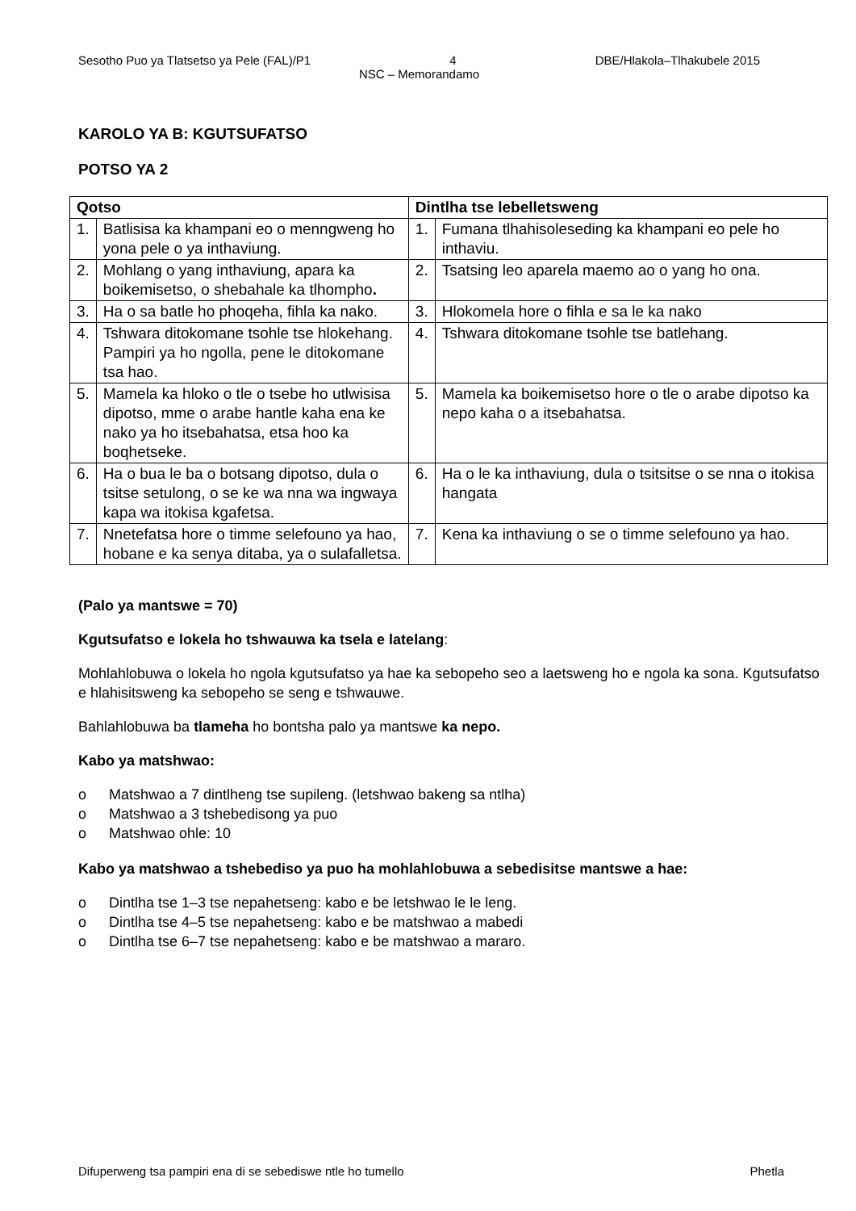Sesotho Puo ya Tlatsetso ya Pele (FAL)/P1 4 DBE/Hlakola–Tlhakubele 2015
NSC – Memorandamo
KAROLO YA B: KGUTSUFATSO
POTSO YA 2
| Qotso | | Dintlha tse lebelletsweng | |
| --- | --- | --- | --- |
| 1. | Batlisisa ka khampani eo o menngweng ho yona pele o ya inthaviung. | 1. | Fumana tlhahisoleseding ka khampani eo pele ho inthaviu. |
| 2. | Mohlang o yang inthaviung, apara ka boikemisetso, o shebahale ka tlhompho . | 2. | Tsatsing leo aparela maemo ao o yang ho ona. |
| 3. | Ha o sa batle ho phoqeha, fihla ka nako. | 3. | Hlokomela hore o fihla e sa le ka nako |
| 4. | Tshwara ditokomane tsohle tse hlokehang. Pampiri ya ho ngolla, pene le ditokomane tsa hao. | 4. | Tshwara ditokomane tsohle tse batlehang. |
| 5. | Mamela ka hloko o tle o tsebe ho utlwisisa dipotso, mme o arabe hantle kaha ena ke nako ya ho itsebahatsa, etsa hoo ka boqhetseke. | 5. | Mamela ka boikemisetso hore o tle o arabe dipotso ka nepo kaha o a itsebahatsa. |
| 6. | Ha o bua le ba o botsang dipotso, dula o tsitse setulong, o se ke wa nna wa ingwaya kapa wa itokisa kgafetsa. | 6. | Ha o le ka inthaviung, dula o tsitsitse o se nna o itokisa hangata |
| 7. | Nnetefatsa hore o timme selefouno ya hao, hobane e ka senya ditaba, ya o sulafalletsa. | 7. | Kena ka inthaviung o se o timme selefouno ya hao. |
(Palo ya mantswe = 70)
Kgutsufatso e lokela ho tshwauwa ka tsela e latelang:
Mohlahlobuwa o lokela ho ngola kgutsufatso ya hae ka sebopeho seo a laetsweng ho e ngola ka sona. Kgutsufatso e hlahisitsweng ka sebopeho se seng e tshwauwe.
Bahlahlobuwa ba tlameha ho bontsha palo ya mantswe ka nepo.
Kabo ya matshwao:
o Matshwao a 7 dintlheng tse supileng. (letshwao bakeng sa ntlha)
o Matshwao a 3 tshebedisong ya puo
o Matshwao ohle: 10
Kabo ya matshwao a tshebediso ya puo ha mohlahlobuwa a sebedisitse mantswe a hae:
o Dintlha tse 1–3 tse nepahetseng: kabo e be letshwao le le leng.
o Dintlha tse 4–5 tse nepahetseng: kabo e be matshwao a mabedi
o Dintlha tse 6–7 tse nepahetseng: kabo e be matshwao a mararo.
Difuperweng tsa pampiri ena di se sebediswe ntle ho tumello Phetla